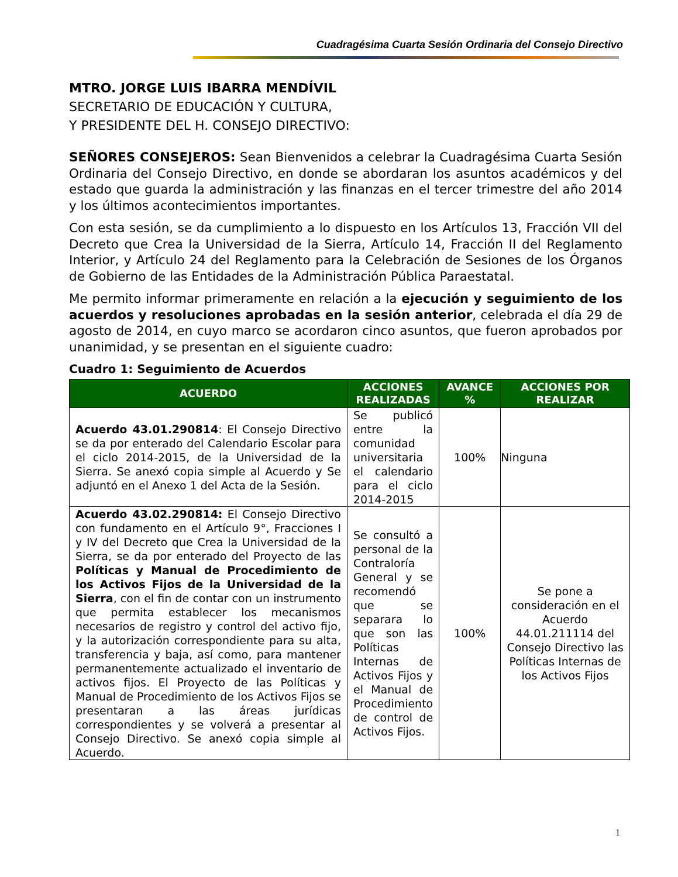Cuadragésima Cuarta Sesión Ordinaria del Consejo Directivo
MTRO. JORGE LUIS IBARRA MENDÍVIL
SECRETARIO DE EDUCACIÓN Y CULTURA,
Y PRESIDENTE DEL H. CONSEJO DIRECTIVO:
SEÑORES CONSEJEROS: Sean Bienvenidos a celebrar la Cuadragésima Cuarta Sesión Ordinaria del Consejo Directivo, en donde se abordaran los asuntos académicos y del estado que guarda la administración y las finanzas en el tercer trimestre del año 2014 y los últimos acontecimientos importantes.
Con esta sesión, se da cumplimiento a lo dispuesto en los Artículos 13, Fracción VII del Decreto que Crea la Universidad de la Sierra, Artículo 14, Fracción II del Reglamento Interior, y Artículo 24 del Reglamento para la Celebración de Sesiones de los Órganos de Gobierno de las Entidades de la Administración Pública Paraestatal.
Me permito informar primeramente en relación a la ejecución y seguimiento de los acuerdos y resoluciones aprobadas en la sesión anterior, celebrada el día 29 de agosto de 2014, en cuyo marco se acordaron cinco asuntos, que fueron aprobados por unanimidad, y se presentan en el siguiente cuadro:
Cuadro 1: Seguimiento de Acuerdos
| ACUERDO | ACCIONES REALIZADAS | AVANCE % | ACCIONES POR REALIZAR |
| --- | --- | --- | --- |
| Acuerdo 43.01.290814 : El Consejo Directivo se da por enterado del Calendario Escolar para el ciclo 2014-2015, de la Universidad de la Sierra. Se anexó copia simple al Acuerdo y Se adjuntó en el Anexo 1 del Acta de la Sesión. | Se publicó entre la comunidad universitaria el calendario para el ciclo 2014-2015 | 100% | Ninguna |
| Acuerdo 43.02.290814: El Consejo Directivo con fundamento en el Artículo 9°, Fracciones I y IV del Decreto que Crea la Universidad de la Sierra, se da por enterado del Proyecto de las Políticas y Manual de Procedimiento de los Activos Fijos de la Universidad de la Sierra , con el fin de contar con un instrumento que permita establecer los mecanismos necesarios de registro y control del activo fijo, y la autorización correspondiente para su alta, transferencia y baja, así como, para mantener permanentemente actualizado el inventario de activos fijos. El Proyecto de las Políticas y Manual de Procedimiento de los Activos Fijos se presentaran a las áreas jurídicas correspondientes y se volverá a presentar al Consejo Directivo. Se anexó copia simple al Acuerdo. | Se consultó a personal de la Contraloría General y se recomendó que se separara lo que son las Políticas Internas de Activos Fijos y el Manual de Procedimiento de control de Activos Fijos. | 100% | Se pone a consideración en el Acuerdo 44.01.211114 del Consejo Directivo las Políticas Internas de los Activos Fijos |
1